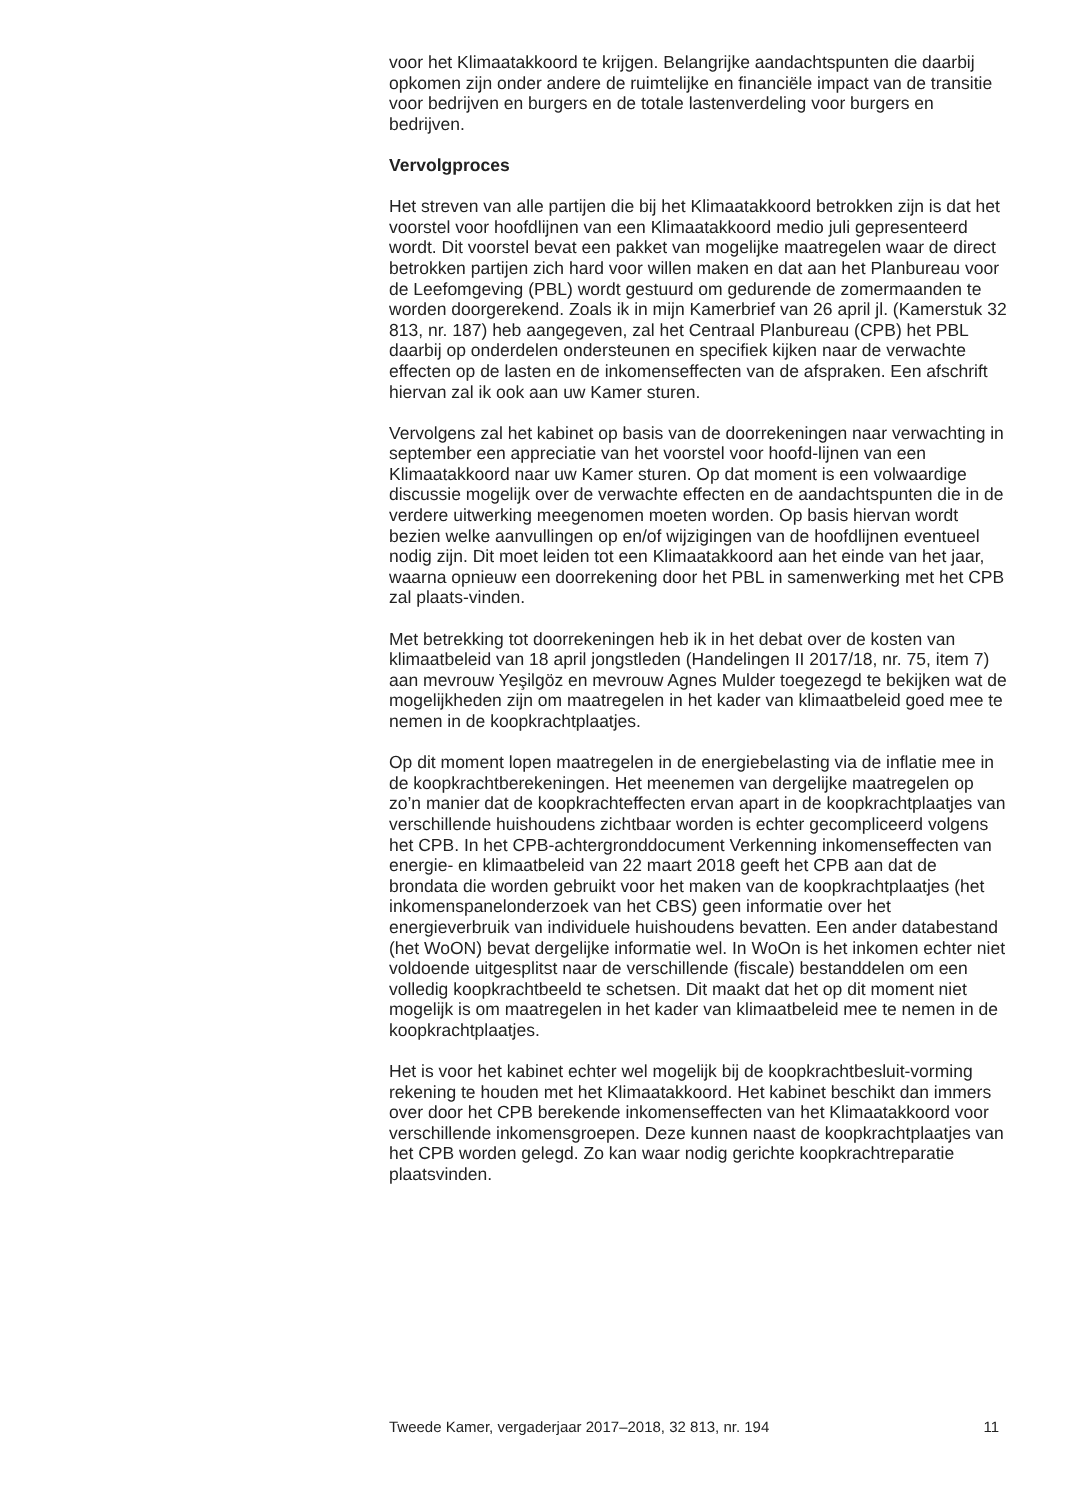voor het Klimaatakkoord te krijgen. Belangrijke aandachtspunten die daarbij opkomen zijn onder andere de ruimtelijke en financiële impact van de transitie voor bedrijven en burgers en de totale lastenverdeling voor burgers en bedrijven.
Vervolgproces
Het streven van alle partijen die bij het Klimaatakkoord betrokken zijn is dat het voorstel voor hoofdlijnen van een Klimaatakkoord medio juli gepresenteerd wordt. Dit voorstel bevat een pakket van mogelijke maatregelen waar de direct betrokken partijen zich hard voor willen maken en dat aan het Planbureau voor de Leefomgeving (PBL) wordt gestuurd om gedurende de zomermaanden te worden doorgerekend. Zoals ik in mijn Kamerbrief van 26 april jl. (Kamerstuk 32 813, nr. 187) heb aangegeven, zal het Centraal Planbureau (CPB) het PBL daarbij op onderdelen ondersteunen en specifiek kijken naar de verwachte effecten op de lasten en de inkomenseffecten van de afspraken. Een afschrift hiervan zal ik ook aan uw Kamer sturen.
Vervolgens zal het kabinet op basis van de doorrekeningen naar verwachting in september een appreciatie van het voorstel voor hoofd-lijnen van een Klimaatakkoord naar uw Kamer sturen. Op dat moment is een volwaardige discussie mogelijk over de verwachte effecten en de aandachtspunten die in de verdere uitwerking meegenomen moeten worden. Op basis hiervan wordt bezien welke aanvullingen op en/of wijzigingen van de hoofdlijnen eventueel nodig zijn. Dit moet leiden tot een Klimaatakkoord aan het einde van het jaar, waarna opnieuw een doorrekening door het PBL in samenwerking met het CPB zal plaats-vinden.
Met betrekking tot doorrekeningen heb ik in het debat over de kosten van klimaatbeleid van 18 april jongstleden (Handelingen II 2017/18, nr. 75, item 7) aan mevrouw Yeşilgöz en mevrouw Agnes Mulder toegezegd te bekijken wat de mogelijkheden zijn om maatregelen in het kader van klimaatbeleid goed mee te nemen in de koopkrachtplaatjes.
Op dit moment lopen maatregelen in de energiebelasting via de inflatie mee in de koopkrachtberekeningen. Het meenemen van dergelijke maatregelen op zo’n manier dat de koopkrachteffecten ervan apart in de koopkrachtplaatjes van verschillende huishoudens zichtbaar worden is echter gecompliceerd volgens het CPB. In het CPB-achtergronddocument Verkenning inkomenseffecten van energie- en klimaatbeleid van 22 maart 2018 geeft het CPB aan dat de brondata die worden gebruikt voor het maken van de koopkrachtplaatjes (het inkomenspanelonderzoek van het CBS) geen informatie over het energieverbruik van individuele huishoudens bevatten. Een ander databestand (het WoON) bevat dergelijke informatie wel. In WoOn is het inkomen echter niet voldoende uitgesplitst naar de verschillende (fiscale) bestanddelen om een volledig koopkrachtbeeld te schetsen. Dit maakt dat het op dit moment niet mogelijk is om maatregelen in het kader van klimaatbeleid mee te nemen in de koopkrachtplaatjes.
Het is voor het kabinet echter wel mogelijk bij de koopkrachtbesluit-vorming rekening te houden met het Klimaatakkoord. Het kabinet beschikt dan immers over door het CPB berekende inkomenseffecten van het Klimaatakkoord voor verschillende inkomensgroepen. Deze kunnen naast de koopkrachtplaatjes van het CPB worden gelegd. Zo kan waar nodig gerichte koopkrachtreparatie plaatsvinden.
Tweede Kamer, vergaderjaar 2017–2018, 32 813, nr. 194 11